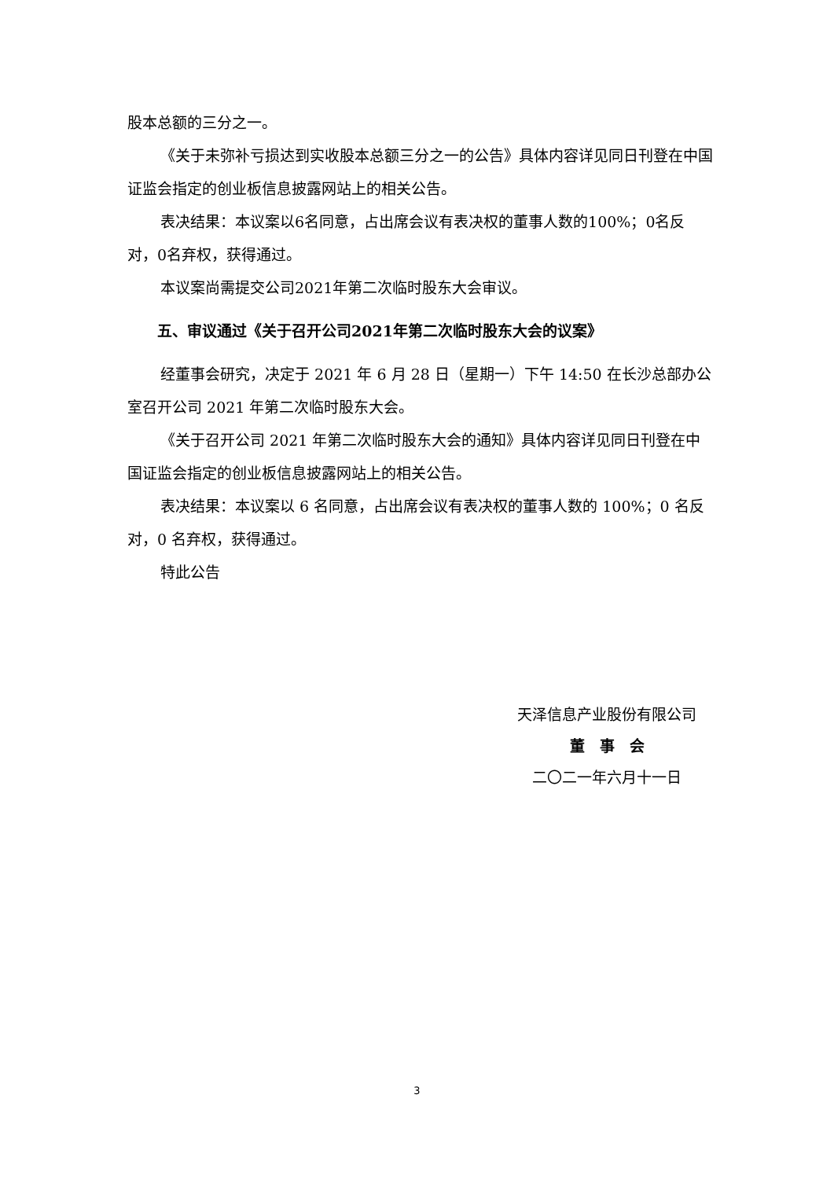股本总额的三分之一。
《关于未弥补亏损达到实收股本总额三分之一的公告》具体内容详见同日刊登在中国证监会指定的创业板信息披露网站上的相关公告。
表决结果：本议案以6名同意，占出席会议有表决权的董事人数的100%；0名反对，0名弃权，获得通过。
本议案尚需提交公司2021年第二次临时股东大会审议。
五、审议通过《关于召开公司2021年第二次临时股东大会的议案》
经董事会研究，决定于 2021 年 6 月 28 日（星期一）下午 14:50 在长沙总部办公室召开公司 2021 年第二次临时股东大会。
《关于召开公司 2021 年第二次临时股东大会的通知》具体内容详见同日刊登在中国证监会指定的创业板信息披露网站上的相关公告。
表决结果：本议案以 6 名同意，占出席会议有表决权的董事人数的 100%；0 名反对，0 名弃权，获得通过。
特此公告
天泽信息产业股份有限公司
董　事　会
二〇二一年六月十一日
3